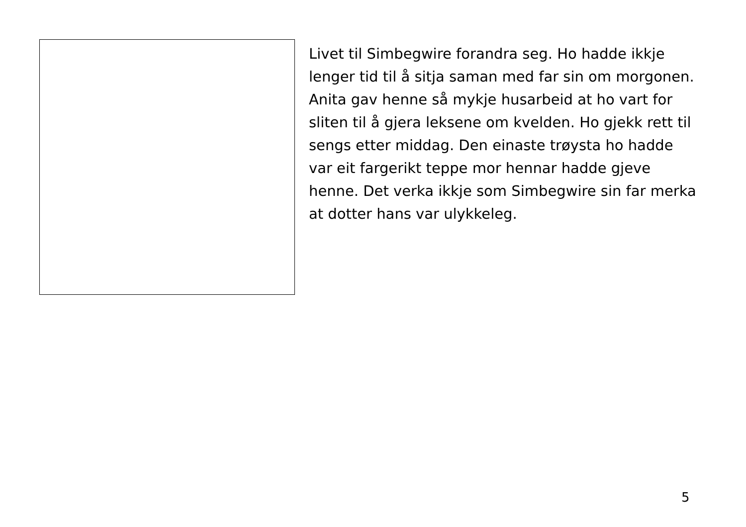Livet til Simbegwire forandra seg. Ho hadde ikkje lenger tid til å sitja saman med far sin om morgonen. Anita gav henne så mykje husarbeid at ho vart for sliten til å gjera leksene om kvelden. Ho gjekk rett til sengs etter middag. Den einaste trøysta ho hadde var eit fargerikt teppe mor hennar hadde gjeve henne. Det verka ikkje som Simbegwire sin far merka at dotter hans var ulykkeleg.
5